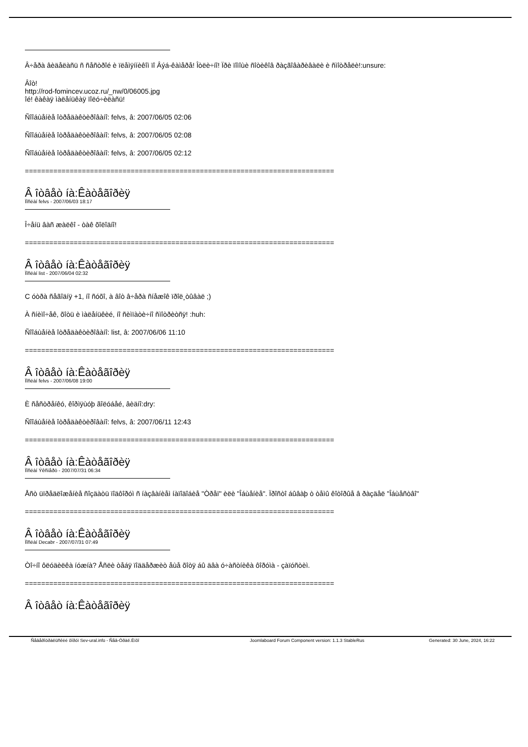Â÷åðà âèäåëàñü ñ ñåñòðîé è ïëåìÿííèêîì ïî Âýá-êàìåðå! Îòëè÷íî! Ïðè ïîìîùè ñîòèêîâ ðàçãîâàðèâàëè è ñìîòðåëè!:unsure:
Âîò!
http://rod-fomincev.ucoz.ru/_nw/0/06005.jpg
îé! êàêàÿ ìàëåíüêàÿ ïîëó÷èëàñü!
Ñîîáùåíèå îòðåäàêòèðîâàíî: felvs, â: 2007/06/05 02:06
Ñîîáùåíèå îòðåäàêòèðîâàíî: felvs, â: 2007/06/05 02:08
Ñîîáùåíèå îòðåäàêòèðîâàíî: felvs, â: 2007/06/05 02:12
============================================================================
Â îòâåò íà:Êàòåãîðèÿ
Ïîñëàí felvs - 2007/06/03 18:17
Î÷åíü âàñ æàëêî - òàê õîëîäíî!
============================================================================
Â îòâåò íà:Êàòåãîðèÿ
Ïîñëàí list - 2007/06/04 02:32
C óòðà ñåãîäíÿ +1, íî ñóõî, à âîò â÷åðà ñíåæîê ïðîë¸òûâàë ;)
À ñíèìî÷åê, õîòü è ìàëåíüêèé, íî ñèìïàòè÷íî ñìîòðèòñÿ! :huh:
Ñîîáùåíèå îòðåäàêòèðîâàíî: list, â: 2007/06/06 11:10
============================================================================
Â îòâåò íà:Êàòåãîðèÿ
Ïîñëàí felvs - 2007/06/08 19:00
È ñåñòðåíêó, êîðìÿùóþ ãîëóáåé, âèäíî:dry:
Ñîîáùåíèå îòðåäàêòèðîâàíî: felvs, â: 2007/06/11 12:43
============================================================================
Â îòâåò íà:Êàòåãîðèÿ
Ïîñëàí Ýêñïåðò - 2007/07/31 06:34
Åñò üïðåäëîæåíèå ñîçäàòü ïîäôîðóì ñ íàçâàíèåì íàïîäîáèå "Òðåï" èëè "Îáùåíèå". Ïðîñòî áûâàþ ò òåìû êîòîðûå â ðàçäåë "Îáùåñòâî"
============================================================================
Â îòâåò íà:Êàòåãîðèÿ
Ïîñëàí Decabr - 2007/07/31 07:49
Òî÷íî ôëóäèëêà íóæíà? Åñëè òåáÿ ïîääåðæèò åùå õîòÿ áû äâà ó÷àñòíèêà ôîðóìà - çàïóñòèì.
============================================================================
Â îòâåò íà:Êàòåãîðèÿ
Ñåâåðîóðàëüñêèé ôîðóì Sev-ural.info - Ñåâ-Óðàë.Èíôî Joomlaboard Forum Component version: 1.1.3 StableRus Generated: 30 June, 2024, 16:22